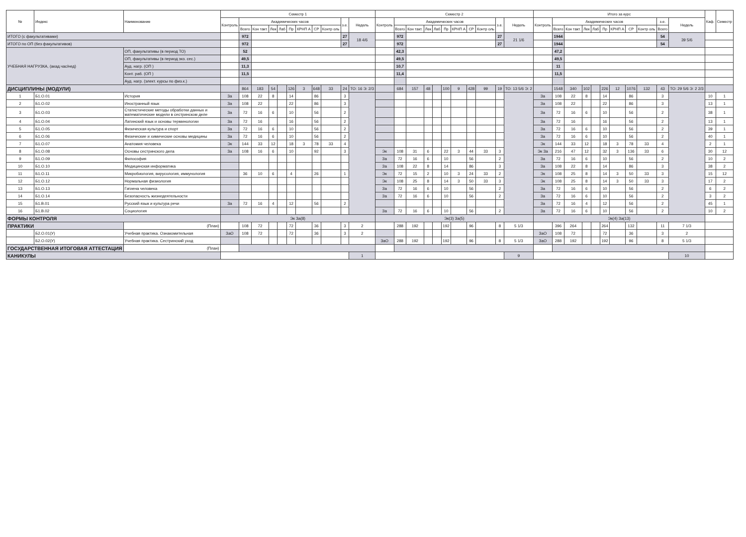| № | Индекс | Наименование | Семестр 1 | | | | | | | | | | | Семестр 2 | | | | | | | | | | | Итого за курс | | | | | | | | | | | Каф. | Семестр |
| --- | --- | --- | --- | --- | --- | --- | --- | --- | --- | --- | --- | --- | --- | --- | --- | --- | --- | --- | --- | --- | --- | --- | --- | --- | --- | --- | --- | --- | --- | --- | --- | --- | --- | --- | --- | --- | --- |
| | | | Контроль | Академических часов | | | | | | | | з.е. | Недель | Контроль | Академических часов | | | | | | | | з.е. | Недель | Контроль | Академических часов | | | | | | | | з.е. | Недель | | |
| | | | | Всего | Кон такт. | Лек | Лаб | Пр | КРНП А | СР | Контр оль | | | | Всего | Кон такт. | Лек | Лаб | Пр | КРНП А | СР | Контр оль | | | | Всего | Кон такт. | Лек | Лаб | Пр | КРНП А | СР | Контр оль | Всего | | | |
| ИТОГО (с факультативами) | | | | 972 | | | | | | | | 27 | 18 4/6 | | 972 | | | | | | | | 27 | 21 1/6 | | 1944 | | | | | | | | 54 | 39 5/6 | | |
| ИТОГО по ОП (без факультативов) | | | | 972 | | | | | | | | 27 | | | 972 | | | | | | | | 27 | | | 1944 | | | | | | | | 54 | | | |
| УЧЕБНАЯ НАГРУЗКА, (акад.час/нед) | | ОП, факультативы (в период ТО) | | 52 | | | | | | | | | | | 42,3 | | | | | | | | | | | 47,2 | | | | | | | | | | | |
| | | ОП, факультативы (в период экз. сес.) | | 49,5 | | | | | | | | | | | 49,5 | | | | | | | | | | | 49,5 | | | | | | | | | | | |
| | | Ауд. нагр. (ОП ) | | 11,3 | | | | | | | | | | | 10,7 | | | | | | | | | | | 11 | | | | | | | | | | | |
| | | Конт. раб. (ОП ) | | 11,5 | | | | | | | | | | | 11,4 | | | | | | | | | | | 11,5 | | | | | | | | | | | |
| | | Ауд. нагр. (элект. курсы по физ.к.) | | | | | | | | | | | | | | | | | | | | | | | | | | | | | | | | | | | |
| ДИСЦИПЛИНЫ (МОДУЛИ) | | | | 864 | 183 | 54 | | 126 | 3 | 648 | 33 | 24 | ТО: 16 Э: 2/3 | | 684 | 157 | 48 | | 100 | 9 | 428 | 99 | 19 | ТО: 13 5/6 Э: 2 | | 1548 | 340 | 102 | | 226 | 12 | 1076 | 132 | 43 | ТО: 29 5/6 Э: 2 2/3 | | |
| 1 | Б1.О.01 | История | За | 108 | 22 | 8 | | 14 | | 86 | | 3 | | | | | | | | | | | | | За | 108 | 22 | 8 | | 14 | | 86 | | 3 | | 10 | 1 |
| 2 | Б1.О.02 | Иностранный язык | За | 108 | 22 | | | 22 | | 86 | | 3 | | | | | | | | | | | | | За | 108 | 22 | | | 22 | | 86 | | 3 | | 13 | 1 |
| 3 | Б1.О.03 | Статистические методы обработки данных и математические модели в сестринском деле | За | 72 | 16 | 6 | | 10 | | 56 | | 2 | | | | | | | | | | | | | За | 72 | 16 | 6 | | 10 | | 56 | | 2 | | 38 | 1 |
| 4 | Б1.О.04 | Латинский язык и основы терминологии | За | 72 | 16 | | | 16 | | 56 | | 2 | | | | | | | | | | | | | За | 72 | 16 | | | 16 | | 56 | | 2 | | 13 | 1 |
| 5 | Б1.О.05 | Физическая культура и спорт | За | 72 | 16 | 6 | | 10 | | 56 | | 2 | | | | | | | | | | | | | За | 72 | 16 | 6 | | 10 | | 56 | | 2 | | 39 | 1 |
| 6 | Б1.О.06 | Физические и химические основы медицины | За | 72 | 16 | 6 | | 10 | | 56 | | 2 | | | | | | | | | | | | | За | 72 | 16 | 6 | | 10 | | 56 | | 2 | | 40 | 1 |
| 7 | Б1.О.07 | Анатомия человека | Эк | 144 | 33 | 12 | | 18 | 3 | 78 | 33 | 4 | | | | | | | | | | | | | Эк | 144 | 33 | 12 | | 18 | 3 | 78 | 33 | 4 | | 2 | 1 |
| 8 | Б1.О.08 | Основы сестринского дела | За | 108 | 16 | 6 | | 10 | | 92 | | 3 | | Эк | 108 | 31 | 6 | | 22 | 3 | 44 | 33 | 3 | | Эк За | 216 | 47 | 12 | | 32 | 3 | 136 | 33 | 6 | | 30 | 12 |
| 9 | Б1.О.09 | Философия | | | | | | | | | | | | За | 72 | 16 | 6 | | 10 | | 56 | | 2 | | За | 72 | 16 | 6 | | 10 | | 56 | | 2 | | 10 | 2 |
| 10 | Б1.О.10 | Медицинская информатика | | | | | | | | | | | | За | 108 | 22 | 8 | | 14 | | 86 | | 3 | | За | 108 | 22 | 8 | | 14 | | 86 | | 3 | | 38 | 2 |
| 11 | Б1.О.11 | Микробиология, вирусология, иммунология | | 36 | 10 | 6 | | 4 | | 26 | | 1 | | Эк | 72 | 15 | 2 | | 10 | 3 | 24 | 33 | 2 | | Эк | 108 | 25 | 8 | | 14 | 3 | 50 | 33 | 3 | | 15 | 12 |
| 12 | Б1.О.12 | Нормальная физиология | | | | | | | | | | | | Эк | 108 | 25 | 8 | | 14 | 3 | 50 | 33 | 3 | | Эк | 108 | 25 | 8 | | 14 | 3 | 50 | 33 | 3 | | 17 | 2 |
| 13 | Б1.О.13 | Гигиена человека | | | | | | | | | | | | За | 72 | 16 | 6 | | 10 | | 56 | | 2 | | За | 72 | 16 | 6 | | 10 | | 56 | | 2 | | 6 | 2 |
| 14 | Б1.О.14 | Безопасность жизнедеятельности | | | | | | | | | | | | За | 72 | 16 | 6 | | 10 | | 56 | | 2 | | За | 72 | 16 | 6 | | 10 | | 56 | | 2 | | 3 | 2 |
| 15 | Б1.В.01 | Русский язык и культура речи | За | 72 | 16 | 4 | | 12 | | 56 | | 2 | | | | | | | | | | | | | За | 72 | 16 | 4 | | 12 | | 56 | | 2 | | 45 | 1 |
| 16 | Б1.В.02 | Социология | | | | | | | | | | | | За | 72 | 16 | 6 | | 10 | | 56 | | 2 | | За | 72 | 16 | 6 | | 10 | | 56 | | 2 | | 10 | 2 |
| ФОРМЫ КОНТРОЛЯ | | | Эк За(8) | | | | | | | | | | | Эк(3) За(5) | | | | | | | | | | | Эк(4) За(13) | | | | | | | | | | | | |
| ПРАКТИКИ | | (План) | | 108 | 72 | | | 72 | | 36 | | 3 | 2 | | 288 | 192 | | | 192 | | 96 | | 8 | 5 1/3 | | 396 | 264 | | | 264 | | 132 | | 11 | 7 1/3 | | |
| | Б2.О.01(У) | Учебная практика. Ознакомительная | ЗаО | 108 | 72 | | | 72 | | 36 | | 3 | 2 | | | | | | | | | | | | ЗаО | 108 | 72 | | | 72 | | 36 | | 3 | 2 | | |
| | Б2.О.02(У) | Учебная практика. Сестринский уход | | | | | | | | | | | | ЗаО | 288 | 192 | | | 192 | | 96 | | 8 | 5 1/3 | ЗаО | 288 | 192 | | | 192 | | 96 | | 8 | 5 1/3 | | |
| ГОСУДАРСТВЕННАЯ ИТОГОВАЯ АТТЕСТАЦИЯ | | (План) | | | | | | | | | | | | | | | | | | | | | | | | | | | | | | | | | | | |
| КАНИКУЛЫ | | | | | | | | | | | | | 1 | | | | | | | | | | | 9 | | | | | | | | | | | 10 | | |